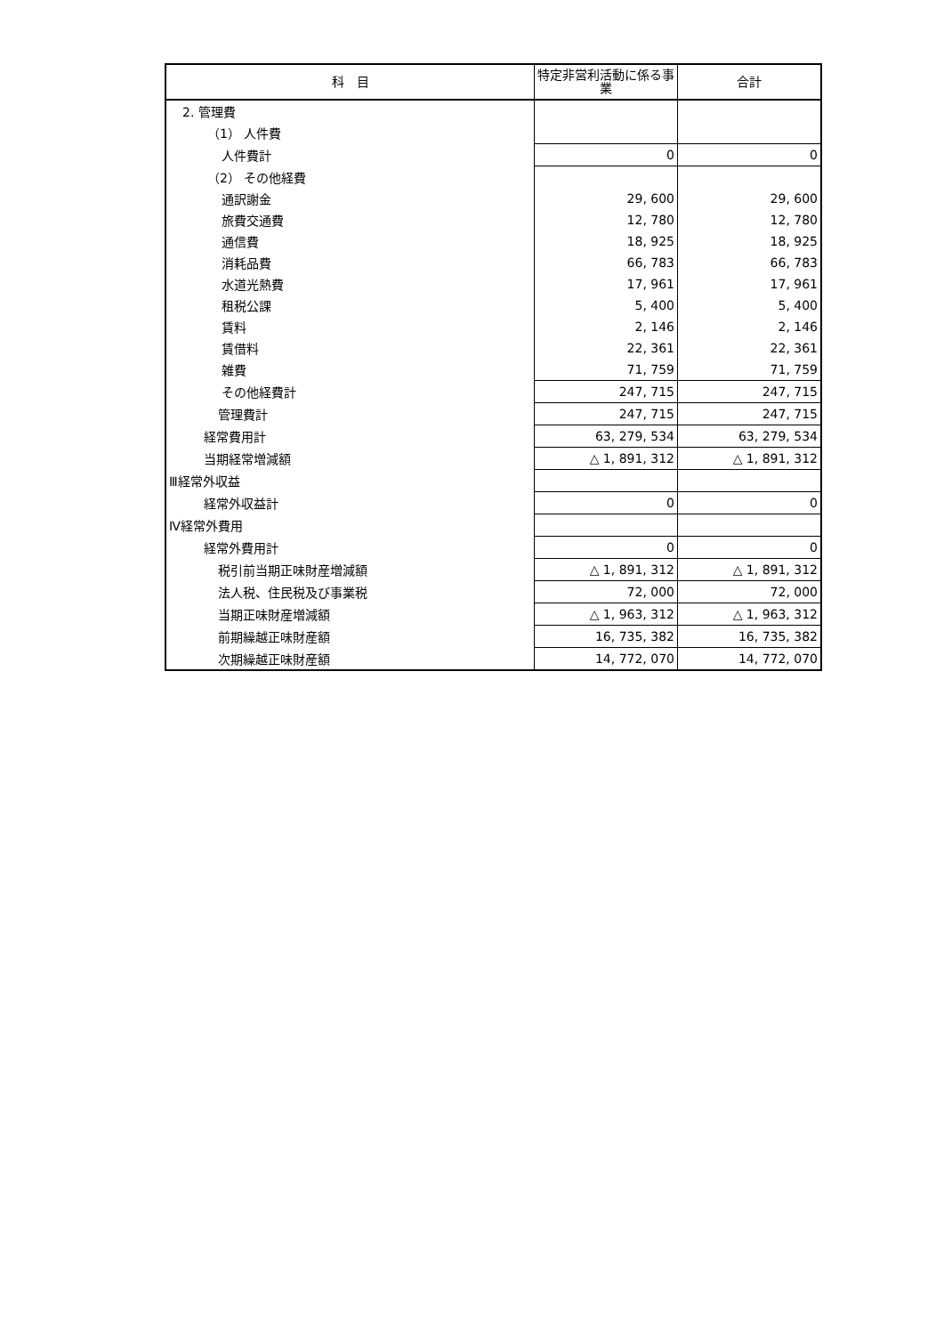| 科 目 | 特定非営利活動に係る事業 | 合計 |
| --- | --- | --- |
| 2. 管理費 | | |
| （1） 人件費 | | |
| 人件費計 | 0 | 0 |
| （2） その他経費 | | |
| 通訳謝金 | 29, 600 | 29, 600 |
| 旅費交通費 | 12, 780 | 12, 780 |
| 通信費 | 18, 925 | 18, 925 |
| 消耗品費 | 66, 783 | 66, 783 |
| 水道光熱費 | 17, 961 | 17, 961 |
| 租税公課 | 5, 400 | 5, 400 |
| 賃料 | 2, 146 | 2, 146 |
| 賃借料 | 22, 361 | 22, 361 |
| 雑費 | 71, 759 | 71, 759 |
| その他経費計 | 247, 715 | 247, 715 |
| 管理費計 | 247, 715 | 247, 715 |
| 経常費用計 | 63, 279, 534 | 63, 279, 534 |
| 当期経常増減額 | △ 1, 891, 312 | △ 1, 891, 312 |
| Ⅲ経常外収益 | | |
| 経常外収益計 | 0 | 0 |
| Ⅳ経常外費用 | | |
| 経常外費用計 | 0 | 0 |
| 税引前当期正味財産増減額 | △ 1, 891, 312 | △ 1, 891, 312 |
| 法人税、住民税及び事業税 | 72, 000 | 72, 000 |
| 当期正味財産増減額 | △ 1, 963, 312 | △ 1, 963, 312 |
| 前期繰越正味財産額 | 16, 735, 382 | 16, 735, 382 |
| 次期繰越正味財産額 | 14, 772, 070 | 14, 772, 070 |